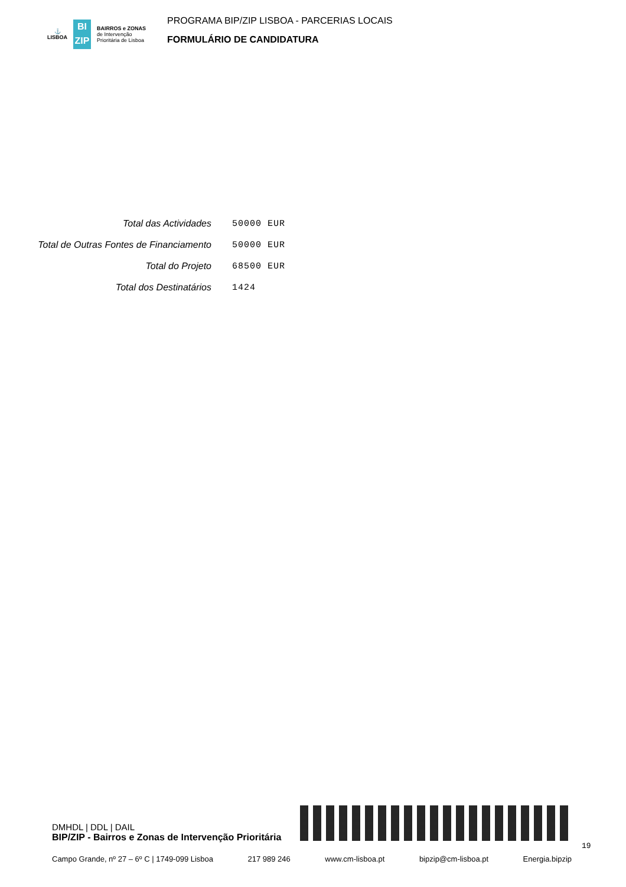⚓
LISBOA
BI
ZIP
BAIRROS e ZONAS
de Intervenção
Prioritária de Lisboa
PROGRAMA BIP/ZIP LISBOA - PARCERIAS LOCAIS
FORMULÁRIO DE CANDIDATURA
| Total das Actividades | 50000 EUR |
| Total de Outras Fontes de Financiamento | 50000 EUR |
| Total do Projeto | 68500 EUR |
| Total dos Destinatários | 1424 |
DMHDL | DDL | DAIL
BIP/ZIP - Bairros e Zonas de Intervenção Prioritária
19
Campo Grande, nº 27 – 6º C | 1749-099 Lisboa 217 989 246 www.cm-lisboa.pt bipzip@cm-lisboa.pt Energia.bipzip